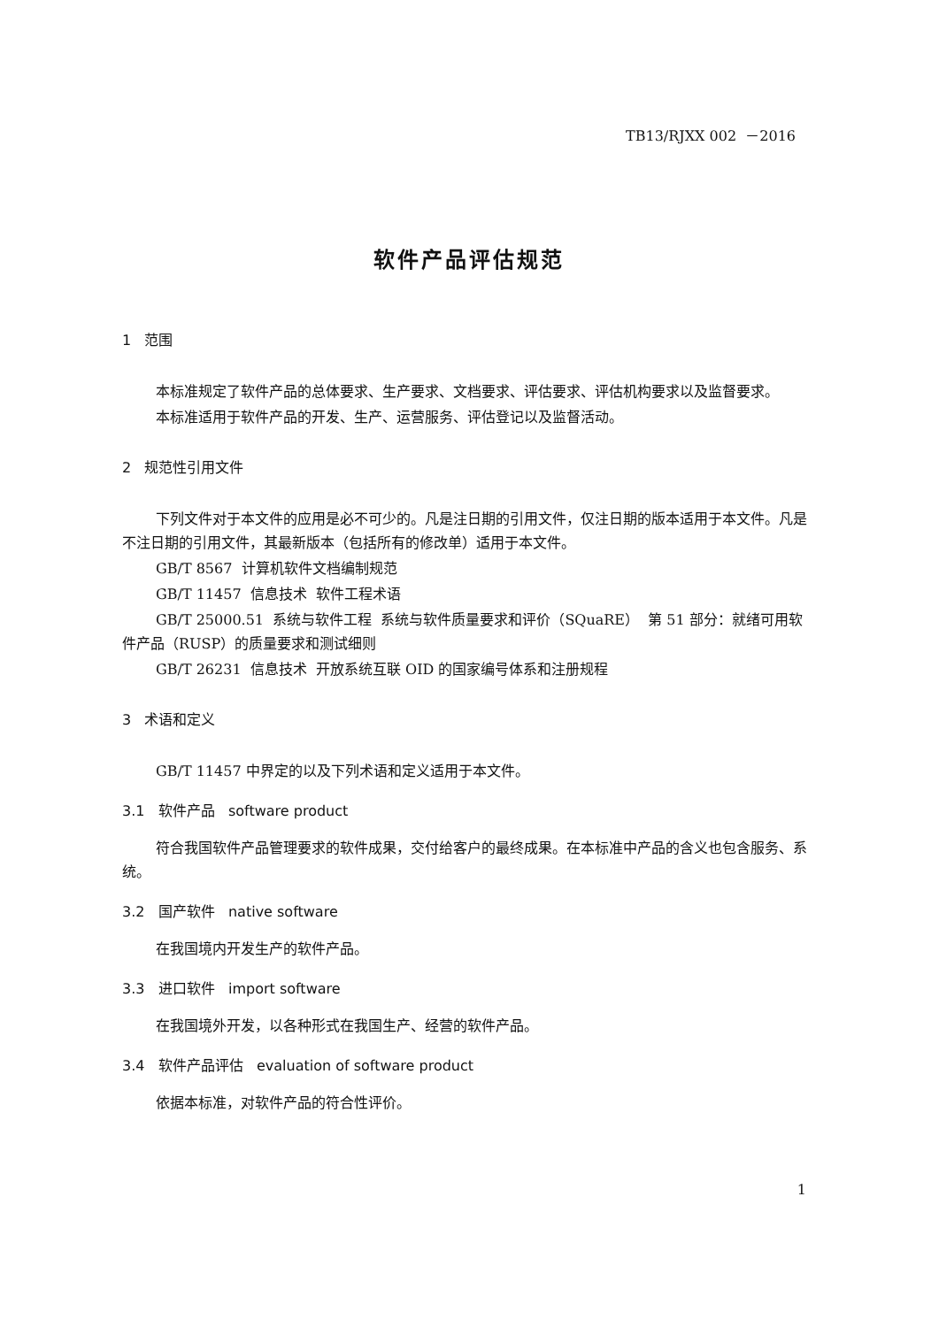TB13/RJXX 002 －2016
软件产品评估规范
1 范围
本标准规定了软件产品的总体要求、生产要求、文档要求、评估要求、评估机构要求以及监督要求。
本标准适用于软件产品的开发、生产、运营服务、评估登记以及监督活动。
2 规范性引用文件
下列文件对于本文件的应用是必不可少的。凡是注日期的引用文件，仅注日期的版本适用于本文件。凡是不注日期的引用文件，其最新版本（包括所有的修改单）适用于本文件。
GB/T 8567 计算机软件文档编制规范
GB/T 11457 信息技术 软件工程术语
GB/T 25000.51 系统与软件工程 系统与软件质量要求和评价（SQuaRE） 第 51 部分：就绪可用软件产品（RUSP）的质量要求和测试细则
GB/T 26231 信息技术 开放系统互联 OID 的国家编号体系和注册规程
3 术语和定义
GB/T 11457 中界定的以及下列术语和定义适用于本文件。
3.1 软件产品 software product
符合我国软件产品管理要求的软件成果，交付给客户的最终成果。在本标准中产品的含义也包含服务、系统。
3.2 国产软件 native software
在我国境内开发生产的软件产品。
3.3 进口软件 import software
在我国境外开发，以各种形式在我国生产、经营的软件产品。
3.4 软件产品评估 evaluation of software product
依据本标准，对软件产品的符合性评价。
1